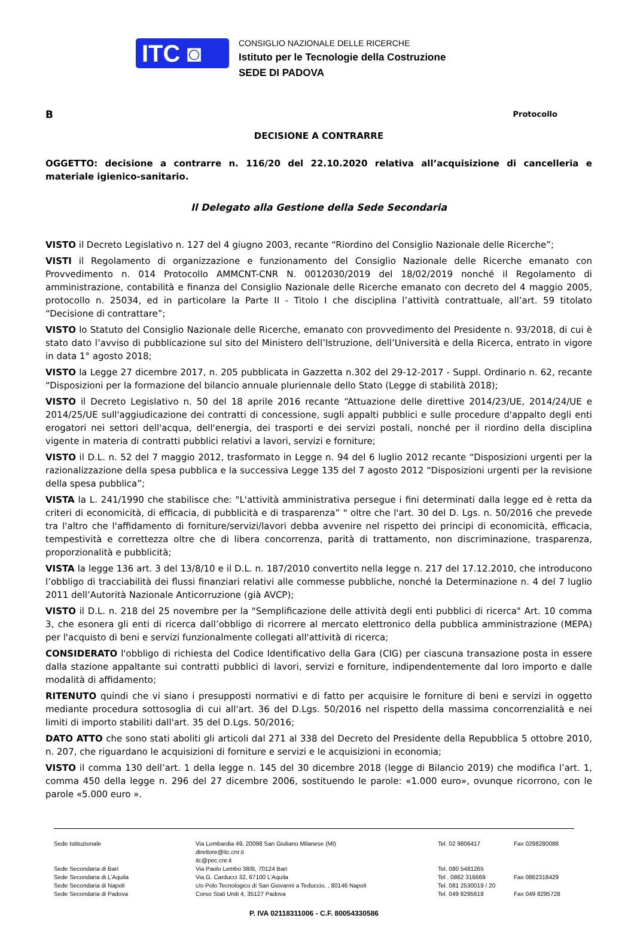ITC ◙
CONSIGLIO NAZIONALE DELLE RICERCHE
Istituto per le Tecnologie della Costruzione
SEDE DI PADOVA
B Protocollo
DECISIONE A CONTRARRE
OGGETTO: decisione a contrarre n. 116/20 del 22.10.2020 relativa all’acquisizione di cancelleria e materiale igienico-sanitario.
Il Delegato alla Gestione della Sede Secondaria
VISTO il Decreto Legislativo n. 127 del 4 giugno 2003, recante “Riordino del Consiglio Nazionale delle Ricerche”;
VISTI il Regolamento di organizzazione e funzionamento del Consiglio Nazionale delle Ricerche emanato con Provvedimento n. 014 Protocollo AMMCNT-CNR N. 0012030/2019 del 18/02/2019 nonché il Regolamento di amministrazione, contabilità e finanza del Consiglio Nazionale delle Ricerche emanato con decreto del 4 maggio 2005, protocollo n. 25034, ed in particolare la Parte II - Titolo I che disciplina l’attività contrattuale, all’art. 59 titolato “Decisione di contrattare”;
VISTO lo Statuto del Consiglio Nazionale delle Ricerche, emanato con provvedimento del Presidente n. 93/2018, di cui è stato dato l’avviso di pubblicazione sul sito del Ministero dell’Istruzione, dell’Università e della Ricerca, entrato in vigore in data 1° agosto 2018;
VISTO la Legge 27 dicembre 2017, n. 205 pubblicata in Gazzetta n.302 del 29-12-2017 - Suppl. Ordinario n. 62, recante “Disposizioni per la formazione del bilancio annuale pluriennale dello Stato (Legge di stabilità 2018);
VISTO il Decreto Legislativo n. 50 del 18 aprile 2016 recante “Attuazione delle direttive 2014/23/UE, 2014/24/UE e 2014/25/UE sull'aggiudicazione dei contratti di concessione, sugli appalti pubblici e sulle procedure d'appalto degli enti erogatori nei settori dell'acqua, dell'energia, dei trasporti e dei servizi postali, nonché per il riordino della disciplina vigente in materia di contratti pubblici relativi a lavori, servizi e forniture;
VISTO il D.L. n. 52 del 7 maggio 2012, trasformato in Legge n. 94 del 6 luglio 2012 recante “Disposizioni urgenti per la razionalizzazione della spesa pubblica e la successiva Legge 135 del 7 agosto 2012 “Disposizioni urgenti per la revisione della spesa pubblica”;
VISTA la L. 241/1990 che stabilisce che: "L'attività amministrativa persegue i fini determinati dalla legge ed è retta da criteri di economicità, di efficacia, di pubblicità e di trasparenza” " oltre che l'art. 30 del D. Lgs. n. 50/2016 che prevede tra l'altro che l'affidamento di forniture/servizi/lavori debba avvenire nel rispetto dei principi di economicità, efficacia, tempestività e correttezza oltre che di libera concorrenza, parità di trattamento, non discriminazione, trasparenza, proporzionalità e pubblicità;
VISTA la legge 136 art. 3 del 13/8/10 e il D.L. n. 187/2010 convertito nella legge n. 217 del 17.12.2010, che introducono l’obbligo di tracciabilità dei flussi finanziari relativi alle commesse pubbliche, nonché la Determinazione n. 4 del 7 luglio 2011 dell’Autorità Nazionale Anticorruzione (già AVCP);
VISTO il D.L. n. 218 del 25 novembre per la "Semplificazione delle attività degli enti pubblici di ricerca" Art. 10 comma 3, che esonera gli enti di ricerca dall’obbligo di ricorrere al mercato elettronico della pubblica amministrazione (MEPA) per l'acquisto di beni e servizi funzionalmente collegati all'attività di ricerca;
CONSIDERATO l'obbligo di richiesta del Codice Identificativo della Gara (CIG) per ciascuna transazione posta in essere dalla stazione appaltante sui contratti pubblici di lavori, servizi e forniture, indipendentemente dal loro importo e dalle modalità di affidamento;
RITENUTO quindi che vi siano i presupposti normativi e di fatto per acquisire le forniture di beni e servizi in oggetto mediante procedura sottosoglia di cui all'art. 36 del D.Lgs. 50/2016 nel rispetto della massima concorrenzialità e nei limiti di importo stabiliti dall'art. 35 del D.Lgs. 50/2016;
DATO ATTO che sono stati aboliti gli articoli dal 271 al 338 del Decreto del Presidente della Repubblica 5 ottobre 2010, n. 207, che riguardano le acquisizioni di forniture e servizi e le acquisizioni in economia;
VISTO il comma 130 dell’art. 1 della legge n. 145 del 30 dicembre 2018 (legge di Bilancio 2019) che modifica l’art. 1, comma 450 della legge n. 296 del 27 dicembre 2006, sostituendo le parole: «1.000 euro», ovunque ricorrono, con le parole «5.000 euro ».
Sede Istituzionale Via Lombardia 49, 20098 San Giuliano Milanese (MI)
direttore@itc.cnr.it
itc@pec.cnr.it
Tel. 02 9806417 Fax 0298280088
Sede Secondaria di Bari Via Paolo Lembo 38/B, 70124 Bari Tel. 080 5481265
Sede Secondaria di L’Aquila Via G. Carducci 32, 67100 L’Aquila Tel . 0862 316669 Fax 0862318429
Sede Secondaria di Napoli c/o Polo Tecnologico di San Giovanni a Teduccio, , 80146 Napoli Tel. 081 2530019 / 20
Sede Secondaria di Padova Corso Stati Uniti 4, 35127 Padova Tel. 049 8295618 Fax 049 8295728
P. IVA 02118311006 - C.F. 80054330586